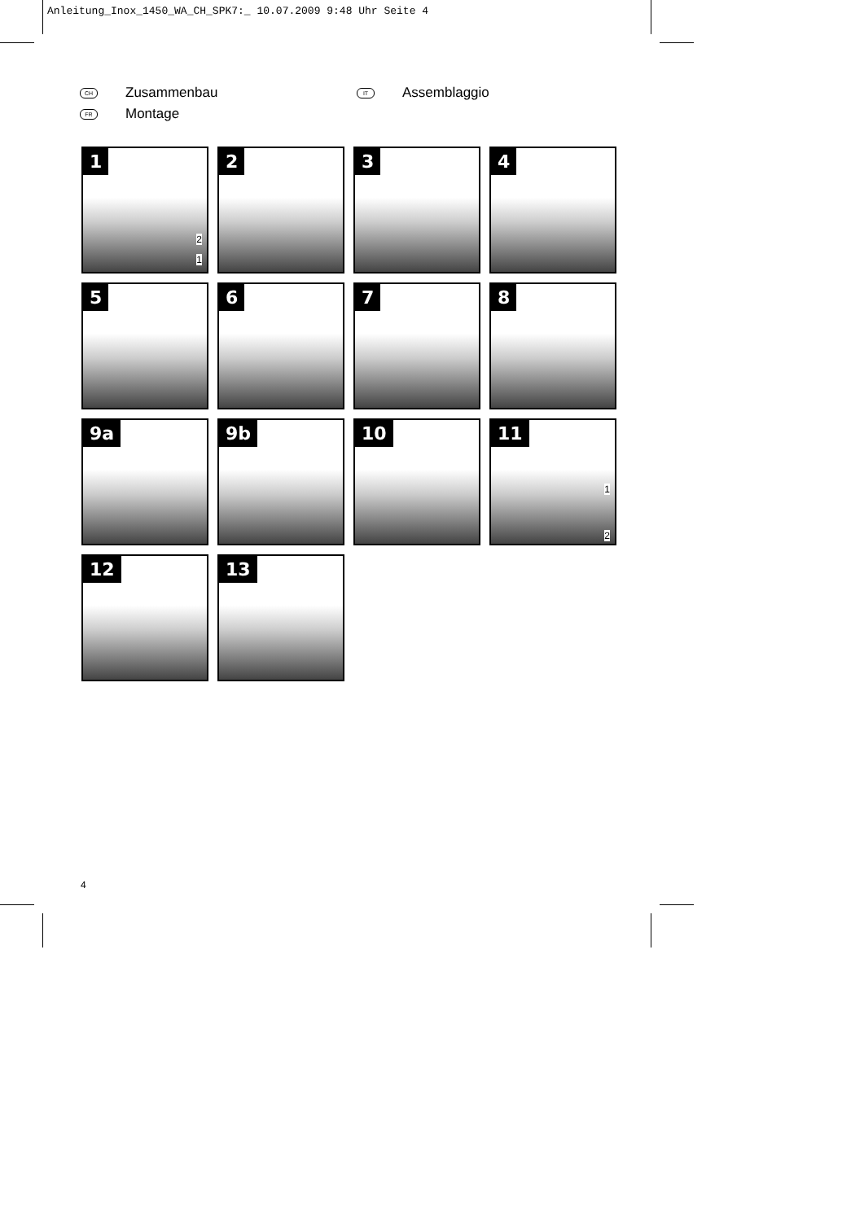Anleitung_Inox_1450_WA_CH_SPK7:_ 10.07.2009 9:48 Uhr Seite 4
CH Zusammenbau
IT Assemblaggio
FR Montage
1
2
1
2
3
4
5
6
7
8
9a
9b
10
11
1
2
12
13
4